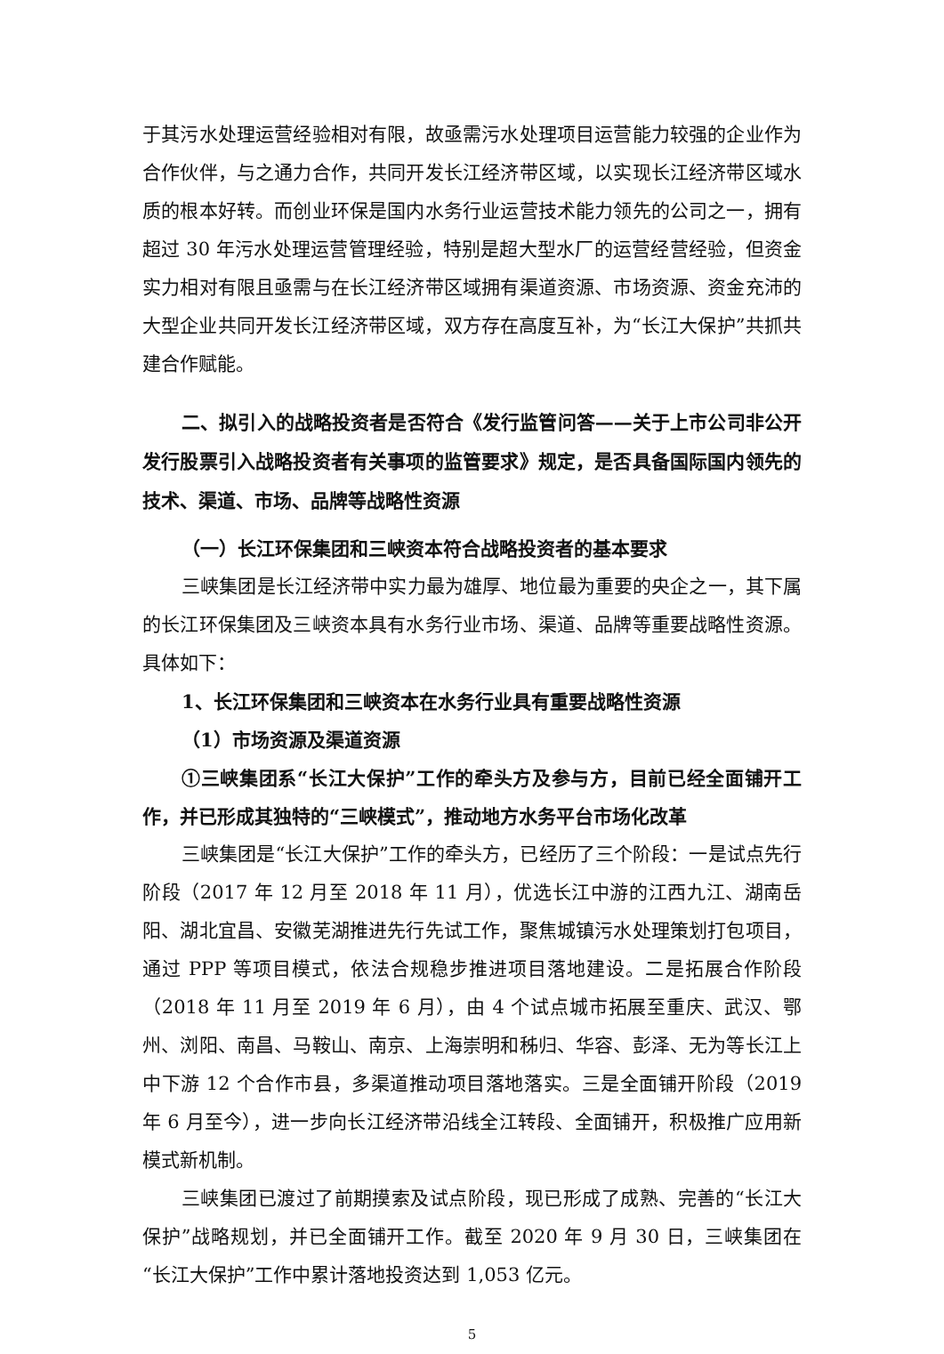于其污水处理运营经验相对有限，故亟需污水处理项目运营能力较强的企业作为合作伙伴，与之通力合作，共同开发长江经济带区域，以实现长江经济带区域水质的根本好转。而创业环保是国内水务行业运营技术能力领先的公司之一，拥有超过 30 年污水处理运营管理经验，特别是超大型水厂的运营经营经验，但资金实力相对有限且亟需与在长江经济带区域拥有渠道资源、市场资源、资金充沛的大型企业共同开发长江经济带区域，双方存在高度互补，为“长江大保护”共抓共建合作赋能。
二、拟引入的战略投资者是否符合《发行监管问答——关于上市公司非公开发行股票引入战略投资者有关事项的监管要求》规定，是否具备国际国内领先的技术、渠道、市场、品牌等战略性资源
（一）长江环保集团和三峡资本符合战略投资者的基本要求
三峡集团是长江经济带中实力最为雄厚、地位最为重要的央企之一，其下属的长江环保集团及三峡资本具有水务行业市场、渠道、品牌等重要战略性资源。具体如下：
1、长江环保集团和三峡资本在水务行业具有重要战略性资源
（1）市场资源及渠道资源
①三峡集团系“长江大保护”工作的牵头方及参与方，目前已经全面铺开工作，并已形成其独特的“三峡模式”，推动地方水务平台市场化改革
三峡集团是“长江大保护”工作的牵头方，已经历了三个阶段：一是试点先行阶段（2017 年 12 月至 2018 年 11 月），优选长江中游的江西九江、湖南岳阳、湖北宜昌、安徽芜湖推进先行先试工作，聚焦城镇污水处理策划打包项目，通过 PPP 等项目模式，依法合规稳步推进项目落地建设。二是拓展合作阶段（2018 年 11 月至 2019 年 6 月），由 4 个试点城市拓展至重庆、武汉、鄂州、浏阳、南昌、马鞍山、南京、上海崇明和秭归、华容、彭泽、无为等长江上中下游 12 个合作市县，多渠道推动项目落地落实。三是全面铺开阶段（2019 年 6 月至今），进一步向长江经济带沿线全江转段、全面铺开，积极推广应用新模式新机制。
三峡集团已渡过了前期摸索及试点阶段，现已形成了成熟、完善的“长江大保护”战略规划，并已全面铺开工作。截至 2020 年 9 月 30 日，三峡集团在“长江大保护”工作中累计落地投资达到 1,053 亿元。
5